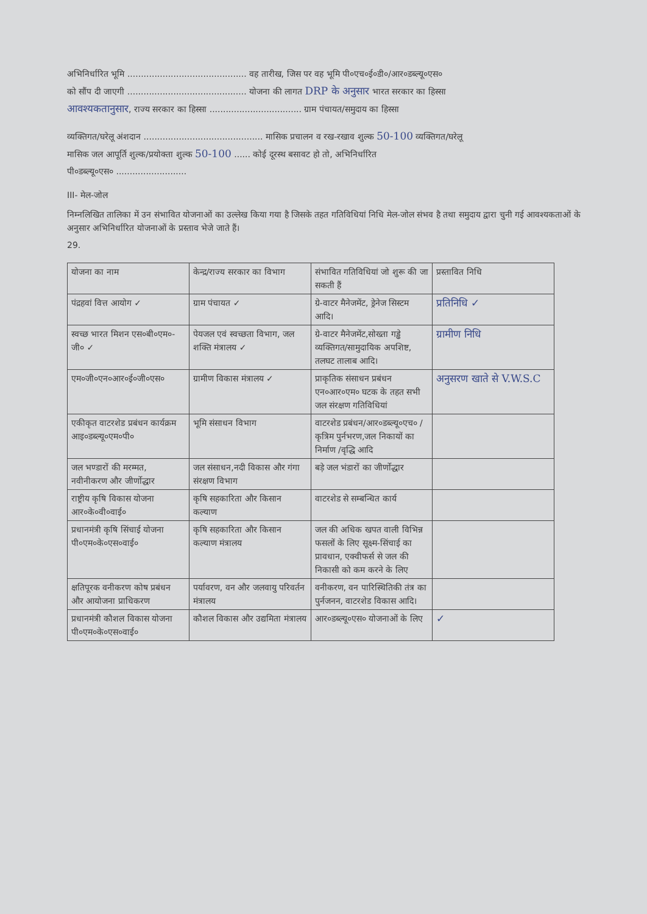अभिनिर्धारित भूमि ............................................ वह तारीख, जिस पर वह भूमि पी०एच०ई०डी०/आर०डब्ल्यू०एस०
को सौंप दी जाएगी ............................................ योजना की लागत DRP के अनुसार भारत सरकार का हिस्सा
आवश्यकतानुसार, राज्य सरकार का हिस्सा .................................. ग्राम पंचायत/समुदाय का हिस्सा
व्यक्तिगत/घरेलू अंशदान ............................................ मासिक प्रचालन व रख-रखाव शुल्क 50-100 व्यक्तिगत/घरेलू
मासिक जल आपूर्ति शुल्क/प्रयोक्ता शुल्क 50-100 ...... कोई दूरस्थ बसावट हो तो, अभिनिर्धारित
पी०डब्ल्यू०एस० ..........................
III- मेल-जोल
निम्नलिखित तालिका में उन संभावित योजनाओं का उल्लेख किया गया है जिसके तहत गतिविधियां निधि मेल-जोल संभव है तथा समुदाय द्वारा चुनी गई आवश्यकताओं के अनुसार अभिनिर्धारित योजनाओं के प्रस्ताव भेजे जाते हैं।
29.
| योजना का नाम | केन्द्र/राज्य सरकार का विभाग | संभावित गतिविधियां जो शुरू की जा सकती हैं | प्रस्तावित निधि |
| पंद्रहवां वित्त आयोग ✓ | ग्राम पंचायत ✓ | ग्रे-वाटर मैनेजमेंट, ड्रेनेज सिस्टम आदि। | प्रतिनिधि ✓ |
| स्वच्छ भारत मिशन एस०बी०एम०-जी० ✓ | पेयजल एवं स्वच्छता विभाग, जल शक्ति मंत्रालय ✓ | ग्रे-वाटर मैनेजमेंट,सोख्ता गड्ढे व्यक्तिगत/सामुदायिक अपशिष्ट, तलघट तालाब आदि। | ग्रामीण निधि |
| एम०जी०एन०आर०ई०जी०एस० | ग्रामीण विकास मंत्रालय ✓ | प्राकृतिक संसाधन प्रबंधन एन०आर०एम० घटक के तहत सभी जल संरक्षण गतिविधियां | अनुसरण खाते से V.W.S.C |
| एकीकृत वाटरशेड प्रबंधन कार्यक्रम आइ०डब्ल्यू०एम०पी० | भूमि संसाधन विभाग | वाटरशेड प्रबंधन/आर०डब्ल्यू०एच० / कृत्रिम पुर्नभरण,जल निकायों का निर्माण /वृद्धि आदि | |
| जल भण्डारों की मरम्मत, नवीनीकरण और जीर्णोद्धार | जल संसाधन,नदी विकास और गंगा संरक्षण विभाग | बड़े जल भंडारों का जीर्णोद्धार | |
| राष्ट्रीय कृषि विकास योजना आर०के०वी०वाई० | कृषि सहकारिता और किसान कल्याण | वाटरशेड से सम्बन्धित कार्य | |
| प्रधानमंत्री कृषि सिंचाई योजना पी०एम०के०एस०वाई० | कृषि सहकारिता और किसान कल्याण मंत्रालय | जल की अधिक खपत वाली विभिन्न फसलों के लिए सूक्ष्म-सिंचाई का प्रावधान, एक्वीफर्स से जल की निकासी को कम करने के लिए | |
| क्षतिपूरक वनीकरण कोष प्रबंधन और आयोजना प्राधिकरण | पर्यावरण, वन और जलवायु परिवर्तन मंत्रालय | वनीकरण, वन पारिस्थितिकी तंत्र का पुर्नजनन, वाटरशेड विकास आदि। | |
| प्रधानमंत्री कौशल विकास योजना पी०एम०के०एस०वाई० | कौशल विकास और उद्यमिता मंत्रालय | आर०डब्ल्यू०एस० योजनाओं के लिए | ✓ |